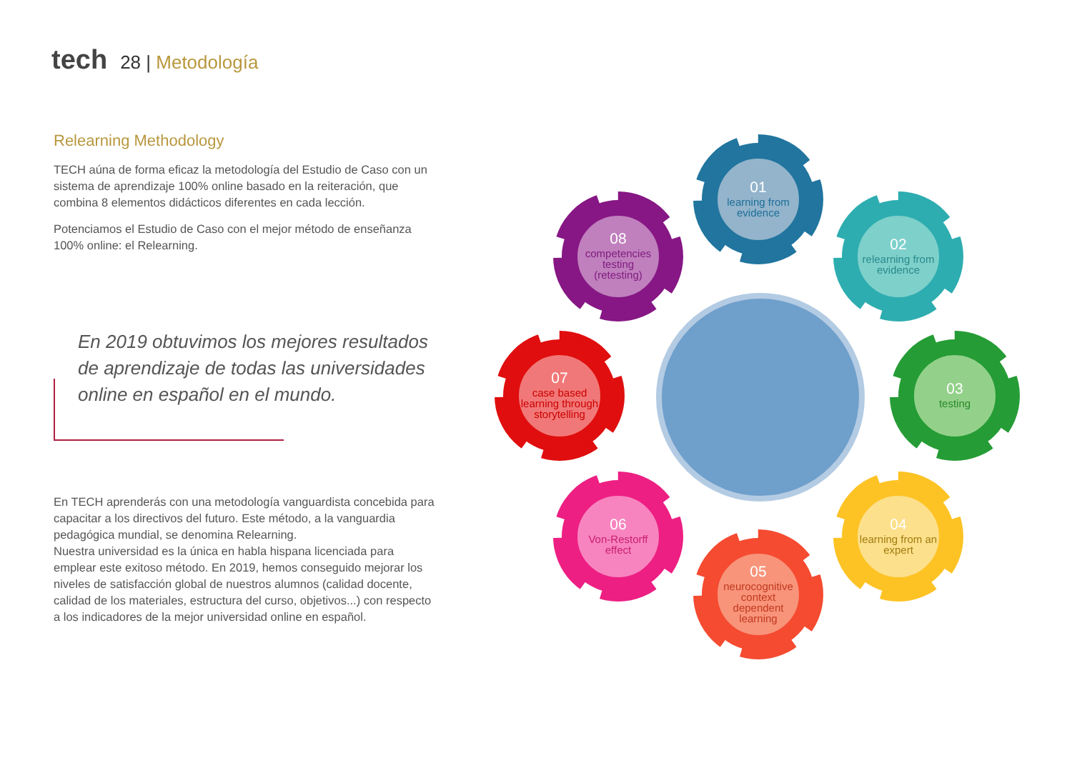tech 28 | Metodología
Relearning Methodology
TECH aúna de forma eficaz la metodología del Estudio de Caso con un sistema de aprendizaje 100% online basado en la reiteración, que combina 8 elementos didácticos diferentes en cada lección.
Potenciamos el Estudio de Caso con el mejor método de enseñanza 100% online: el Relearning.
En 2019 obtuvimos los mejores resultados de aprendizaje de todas las universidades online en español en el mundo.
En TECH aprenderás con una metodología vanguardista concebida para capacitar a los directivos del futuro. Este método, a la vanguardia pedagógica mundial, se denomina Relearning.
Nuestra universidad es la única en habla hispana licenciada para emplear este exitoso método. En 2019, hemos conseguido mejorar los niveles de satisfacción global de nuestros alumnos (calidad docente, calidad de los materiales, estructura del curso, objetivos...) con respecto a los indicadores de la mejor universidad online en español.
01
learning from evidence
02
relearning from evidence
03
testing
04
learning from an expert
05
neurocognitive context dependent learning
06
Von-Restorff effect
07
case based learning through storytelling
08
competencies testing (retesting)